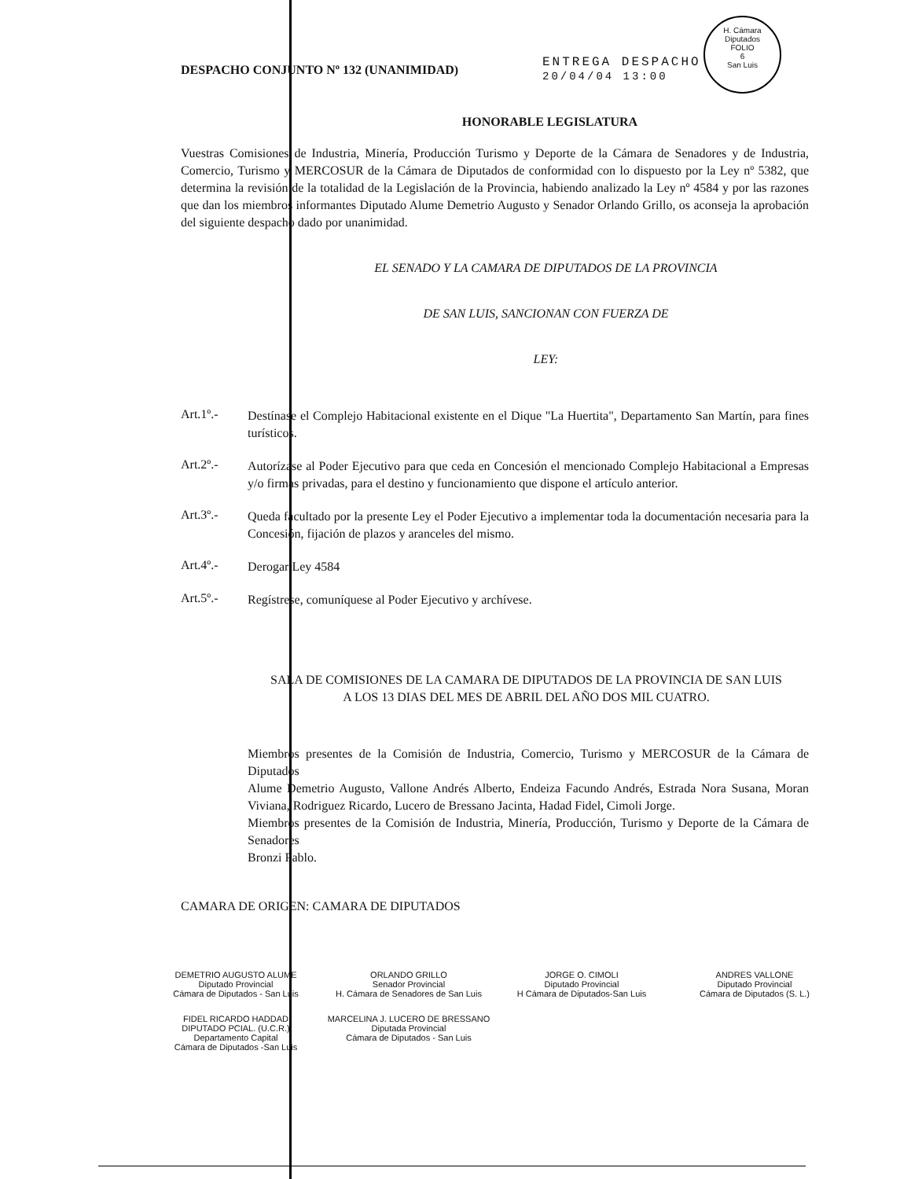H. Cámara Diputados
FOLIO
6
San Luis
ENTREGA DESPACHO
20/04/04 13:00
DESPACHO CONJUNTO Nº 132 (UNANIMIDAD)
HONORABLE LEGISLATURA
Vuestras Comisiones de Industria, Minería, Producción Turismo y Deporte de la Cámara de Senadores y de Industria, Comercio, Turismo y MERCOSUR de la Cámara de Diputados de conformidad con lo dispuesto por la Ley nº 5382, que determina la revisión de la totalidad de la Legislación de la Provincia, habiendo analizado la Ley nº 4584 y por las razones que dan los miembros informantes Diputado Alume Demetrio Augusto y Senador Orlando Grillo, os aconseja la aprobación del siguiente despacho dado por unanimidad.
EL SENADO Y LA CAMARA DE DIPUTADOS DE LA PROVINCIA
DE SAN LUIS, SANCIONAN CON FUERZA DE
LEY:
Art.1º.-
Destínase el Complejo Habitacional existente en el Dique "La Huertita", Departamento San Martín, para fines turísticos.
Art.2º.-
Autorízase al Poder Ejecutivo para que ceda en Concesión el mencionado Complejo Habitacional a Empresas y/o firmas privadas, para el destino y funcionamiento que dispone el artículo anterior.
Art.3º.-
Queda facultado por la presente Ley el Poder Ejecutivo a implementar toda la documentación necesaria para la Concesión, fijación de plazos y aranceles del mismo.
Art.4º.-
Derogar Ley 4584
Art.5º.-
Regístrese, comuníquese al Poder Ejecutivo y archívese.
SALA DE COMISIONES DE LA CAMARA DE DIPUTADOS DE LA PROVINCIA DE SAN LUIS
A LOS 13 DIAS DEL MES DE ABRIL DEL AÑO DOS MIL CUATRO.
Miembros presentes de la Comisión de Industria, Comercio, Turismo y MERCOSUR de la Cámara de Diputados
Alume Demetrio Augusto, Vallone Andrés Alberto, Endeiza Facundo Andrés, Estrada Nora Susana, Moran Viviana, Rodriguez Ricardo, Lucero de Bressano Jacinta, Hadad Fidel, Cimoli Jorge.
Miembros presentes de la Comisión de Industria, Minería, Producción, Turismo y Deporte de la Cámara de Senadores
Bronzi Pablo.
CAMARA DE ORIGEN: CAMARA DE DIPUTADOS
DEMETRIO AUGUSTO ALUME
Diputado Provincial
Cámara de Diputados - San Luis
ORLANDO GRILLO
Senador Provincial
H. Cámara de Senadores de San Luis
JORGE O. CIMOLI
Diputado Provincial
H Cámara de Diputados-San Luis
ANDRES VALLONE
Diputado Provincial
Cámara de Diputados (S. L.)
FIDEL RICARDO HADDAD
DIPUTADO PCIAL. (U.C.R.)
Departamento Capital
Cámara de Diputados -San Luis
MARCELINA J. LUCERO DE BRESSANO
Diputada Provincial
Cámara de Diputados - San Luis